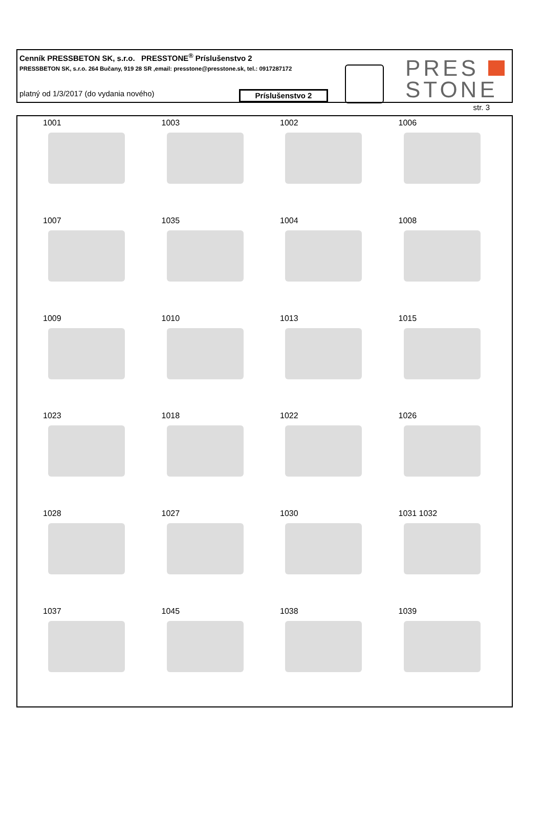Cenník PRESSBETON SK, s.r.o. PRESSTONE<sup>®</sup> Príslušenstvo 2
PRESSBETON SK, s.r.o. 264 Bučany, 919 28 SR ,email: presstone@presstone.sk, tel.: 0917287172
platný od 1/3/2017 (do vydania nového)
Príslušenstvo 2
PRES
STONE
str. 3
1001
1003
1002
1006
1007
1035
1004
1008
1009
1010
1013
1015
1023
1018
1022
1026
1028
1027
1030
1031 1032
1037
1045
1038
1039